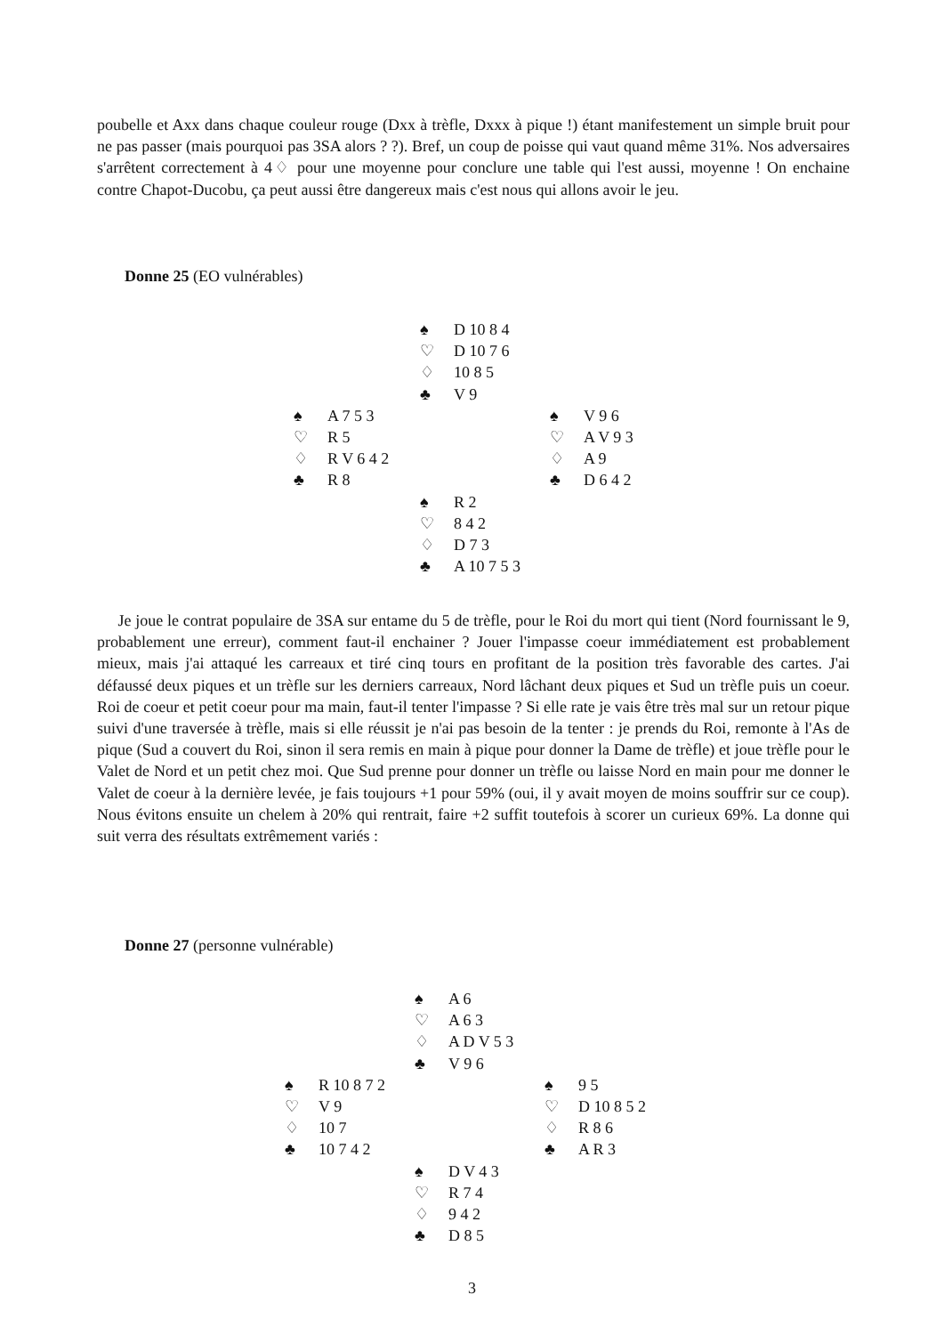poubelle et Axx dans chaque couleur rouge (Dxx à trèfle, Dxxx à pique !) étant manifestement un simple bruit pour ne pas passer (mais pourquoi pas 3SA alors ? ?). Bref, un coup de poisse qui vaut quand même 31%. Nos adversaires s'arrêtent correctement à 4♢ pour une moyenne pour conclure une table qui l'est aussi, moyenne ! On enchaine contre Chapot-Ducobu, ça peut aussi être dangereux mais c'est nous qui allons avoir le jeu.
Donne 25 (EO vulnérables)
| | ♠ D 10 8 4 ♡ D 10 7 6 ♢ 10 8 5 ♣ V 9 | |
| ♠ A 7 5 3 ♡ R 5 ♢ R V 6 4 2 ♣ R 8 | | ♠ V 9 6 ♡ A V 9 3 ♢ A 9 ♣ D 6 4 2 |
| | ♠ R 2 ♡ 8 4 2 ♢ D 7 3 ♣ A 10 7 5 3 | |
Je joue le contrat populaire de 3SA sur entame du 5 de trèfle, pour le Roi du mort qui tient (Nord fournissant le 9, probablement une erreur), comment faut-il enchainer ? Jouer l'impasse coeur immédiatement est probablement mieux, mais j'ai attaqué les carreaux et tiré cinq tours en profitant de la position très favorable des cartes. J'ai défaussé deux piques et un trèfle sur les derniers carreaux, Nord lâchant deux piques et Sud un trèfle puis un coeur. Roi de coeur et petit coeur pour ma main, faut-il tenter l'impasse ? Si elle rate je vais être très mal sur un retour pique suivi d'une traversée à trèfle, mais si elle réussit je n'ai pas besoin de la tenter : je prends du Roi, remonte à l'As de pique (Sud a couvert du Roi, sinon il sera remis en main à pique pour donner la Dame de trèfle) et joue trèfle pour le Valet de Nord et un petit chez moi. Que Sud prenne pour donner un trèfle ou laisse Nord en main pour me donner le Valet de coeur à la dernière levée, je fais toujours +1 pour 59% (oui, il y avait moyen de moins souffrir sur ce coup). Nous évitons ensuite un chelem à 20% qui rentrait, faire +2 suffit toutefois à scorer un curieux 69%. La donne qui suit verra des résultats extrêmement variés :
Donne 27 (personne vulnérable)
| | ♠ A 6 ♡ A 6 3 ♢ A D V 5 3 ♣ V 9 6 | |
| ♠ R 10 8 7 2 ♡ V 9 ♢ 10 7 ♣ 10 7 4 2 | | ♠ 9 5 ♡ D 10 8 5 2 ♢ R 8 6 ♣ A R 3 |
| | ♠ D V 4 3 ♡ R 7 4 ♢ 9 4 2 ♣ D 8 5 | |
3